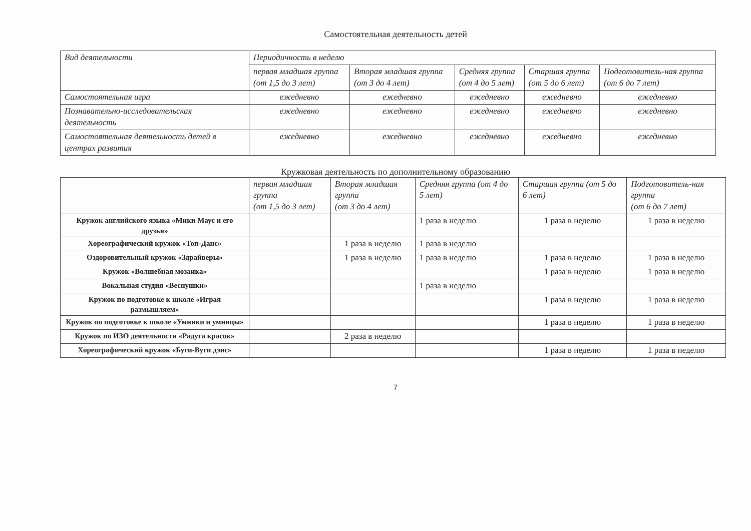Самостоятельная деятельность детей
| Вид деятельности | Периодичность в неделю | | | | |
| --- | --- | --- | --- | --- | --- |
| | первая младшая группа (от 1,5 до 3 лет) | Вторая младшая группа (от 3 до 4 лет) | Средняя группа (от 4 до 5 лет) | Старшая группа (от 5 до 6 лет) | Подготовитель-ная группа (от 6 до 7 лет) |
| Самостоятельная игра | ежедневно | ежедневно | ежедневно | ежедневно | ежедневно |
| Познавательно-исследовательская деятельность | ежедневно | ежедневно | ежедневно | ежедневно | ежедневно |
| Самостоятельная деятельность детей в центрах развития | ежедневно | ежедневно | ежедневно | ежедневно | ежедневно |
Кружковая деятельность по дополнительному образованию
| | первая младшая группа (от 1,5 до 3 лет) | Вторая младшая группа (от 3 до 4 лет) | Средняя группа (от 4 до 5 лет) | Старшая группа (от 5 до 6 лет) | Подготовитель-ная группа (от 6 до 7 лет) |
| --- | --- | --- | --- | --- | --- |
| Кружок английского языка «Мики Маус и его друзья» | | | 1 раза в неделю | 1 раза в неделю | 1 раза в неделю |
| Хореографический кружок «Топ-Данс» | | 1 раза в неделю | 1 раза в неделю | | |
| Оздоровительный кружок «Здрайверы» | | 1 раза в неделю | 1 раза в неделю | 1 раза в неделю | 1 раза в неделю |
| Кружок «Волшебная мозаика» | | | | 1 раза в неделю | 1 раза в неделю |
| Вокальная студия «Веснушки» | | | 1 раза в неделю | | |
| Кружок по подготовке к школе «Играя размышляем» | | | | 1 раза в неделю | 1 раза в неделю |
| Кружок по подготовке к школе «Умники и умницы» | | | | 1 раза в неделю | 1 раза в неделю |
| Кружок по ИЗО деятельности «Радуга красок» | | 2 раза в неделю | | | |
| Хореографический кружок «Буги-Вуги дэнс» | | | | 1 раза в неделю | 1 раза в неделю |
7